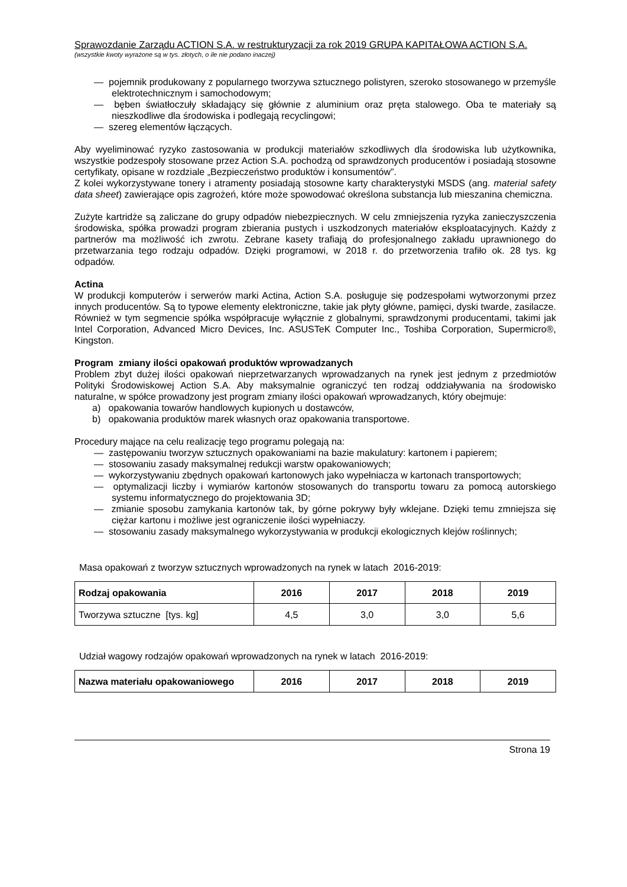Sprawozdanie Zarządu ACTION S.A. w restrukturyzacji za rok 2019 GRUPA KAPITAŁOWA ACTION S.A.
(wszystkie kwoty wyrażone są w tys. złotych, o ile nie podano inaczej)
— pojemnik produkowany z popularnego tworzywa sztucznego polistyren, szeroko stosowanego w przemyśle elektrotechnicznym i samochodowym;
— bęben światłoczuły składający się głównie z aluminium oraz pręta stalowego. Oba te materiały są nieszkodliwe dla środowiska i podlegają recyclingowi;
— szereg elementów łączących.
Aby wyeliminować ryzyko zastosowania w produkcji materiałów szkodliwych dla środowiska lub użytkownika, wszystkie podzespoły stosowane przez Action S.A. pochodzą od sprawdzonych producentów i posiadają stosowne certyfikaty, opisane w rozdziale „Bezpieczeństwo produktów i konsumentów”.
Z kolei wykorzystywane tonery i atramenty posiadają stosowne karty charakterystyki MSDS (ang. material safety data sheet) zawierające opis zagrożeń, które może spowodować określona substancja lub mieszanina chemiczna.
Zużyte kartridże są zaliczane do grupy odpadów niebezpiecznych. W celu zmniejszenia ryzyka zanieczyszczenia środowiska, spółka prowadzi program zbierania pustych i uszkodzonych materiałów eksploatacyjnych. Każdy z partnerów ma możliwość ich zwrotu. Zebrane kasety trafiają do profesjonalnego zakładu uprawnionego do przetwarzania tego rodzaju odpadów. Dzięki programowi, w 2018 r. do przetworzenia trafiło ok. 28 tys. kg odpadów.
Actina
W produkcji komputerów i serwerów marki Actina, Action S.A. posługuje się podzespołami wytworzonymi przez innych producentów. Są to typowe elementy elektroniczne, takie jak płyty główne, pamięci, dyski twarde, zasilacze. Również w tym segmencie spółka współpracuje wyłącznie z globalnymi, sprawdzonymi producentami, takimi jak Intel Corporation, Advanced Micro Devices, Inc. ASUSTeK Computer Inc., Toshiba Corporation, Supermicro®, Kingston.
Program zmiany ilości opakowań produktów wprowadzanych
Problem zbyt dużej ilości opakowań nieprzetwarzanych wprowadzanych na rynek jest jednym z przedmiotów Polityki Środowiskowej Action S.A. Aby maksymalnie ograniczyć ten rodzaj oddziaływania na środowisko naturalne, w spółce prowadzony jest program zmiany ilości opakowań wprowadzanych, który obejmuje:
a) opakowania towarów handlowych kupionych u dostawców,
b) opakowania produktów marek własnych oraz opakowania transportowe.
Procedury mające na celu realizację tego programu polegają na:
— zastępowaniu tworzyw sztucznych opakowaniami na bazie makulatury: kartonem i papierem;
— stosowaniu zasady maksymalnej redukcji warstw opakowaniowych;
— wykorzystywaniu zbędnych opakowań kartonowych jako wypełniacza w kartonach transportowych;
— optymalizacji liczby i wymiarów kartonów stosowanych do transportu towaru za pomocą autorskiego systemu informatycznego do projektowania 3D;
— zmianie sposobu zamykania kartonów tak, by górne pokrywy były wklejane. Dzięki temu zmniejsza się ciężar kartonu i możliwe jest ograniczenie ilości wypełniaczy.
— stosowaniu zasady maksymalnego wykorzystywania w produkcji ekologicznych klejów roślinnych;
Masa opakowań z tworzyw sztucznych wprowadzonych na rynek w latach 2016-2019:
| Rodzaj opakowania | 2016 | 2017 | 2018 | 2019 |
| --- | --- | --- | --- | --- |
| Tworzywa sztuczne [tys. kg] | 4,5 | 3,0 | 3,0 | 5,6 |
Udział wagowy rodzajów opakowań wprowadzonych na rynek w latach 2016-2019:
| Nazwa materiału opakowaniowego | 2016 | 2017 | 2018 | 2019 |
| --- | --- | --- | --- | --- |
Strona 19